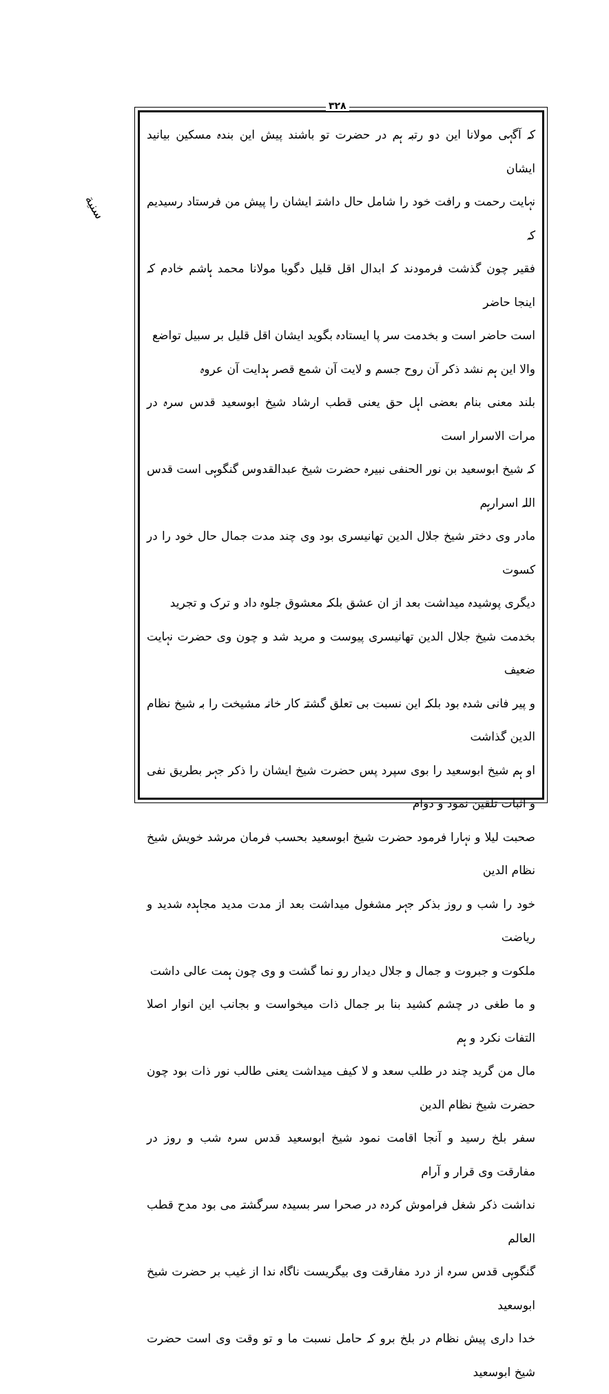سنیة
۳۲۸
کہ آگہی مولانا این دو رتبہ ہم در حضرت تو باشند پیش این بندہ مسکین بیانید ایشان
نہایت رحمت و رافت خود را شامل حال داشتہ ایشان را پیش من فرستاد رسیدیم کہ
فقیر چون گذشت فرمودند کہ ابدال اقل قلیل دگویا مولانا محمد ہاشم خادم کہ اینجا حاضر
است حاضر است و بخدمت سر پا ایستادہ بگوید ایشان اقل قلیل بر سبیل تواضع
والا این ہم نشد ذکر آن روح جسم و لایت آن شمع قصر ہدایت آن عروہ
بلند معنی بنام بعضی اہل حق یعنی قطب ارشاد شیخ ابوسعید قدس سرہ در مرات الاسرار است
کہ شیخ ابوسعید بن نور الحنفی نبیرہ حضرت شیخ عبدالقدوس گنگوہی است قدس اللہ اسرارہم
مادر وی دختر شیخ جلال الدین تھانیسری بود وی چند مدت جمال حال خود را در کسوت
دیگری پوشیدہ میداشت بعد از ان عشق بلکہ معشوق جلوہ داد و ترک و تجرید
بخدمت شیخ جلال الدین تھانیسری پیوست و مرید شد و چون وی حضرت نہایت ضعیف
و پیر فانی شدہ بود بلکہ این نسبت بی تعلق گشتہ کار خانہ مشیخت را بہ شیخ نظام الدین گذاشت
او ہم شیخ ابوسعید را بوی سپرد پس حضرت شیخ ایشان را ذکر جہر بطریق نفی و اثبات تلقین نمود و دوام
صحبت لیلا و نہارا فرمود حضرت شیخ ابوسعید بحسب فرمان مرشد خویش شیخ نظام الدین
خود را شب و روز بذکر جہر مشغول میداشت بعد از مدت مدید مجاہدہ شدید و ریاضت
ملکوت و جبروت و جمال و جلال دیدار رو نما گشت و وی چون ہمت عالی داشت
و ما طغی در چشم کشید بنا بر جمال ذات میخواست و بجانب این انوار اصلا التفات نکرد و ہم
مال من گرید چند در طلب سعد و لا کیف میداشت یعنی طالب نور ذات بود چون حضرت شیخ نظام الدین
سفر بلخ رسید و آنجا اقامت نمود شیخ ابوسعید قدس سرہ شب و روز در مفارقت وی قرار و آرام
نداشت ذکر شغل فراموش کردہ در صحرا سر بسیدہ سرگشتہ می بود مدح قطب العالم
گنگوہی قدس سرہ از درد مفارقت وی بیگریست ناگاہ ندا از غیب بر حضرت شیخ ابوسعید
خدا داری پیش نظام در بلخ برو کہ حامل نسبت ما و تو وقت وی است حضرت شیخ ابوسعید